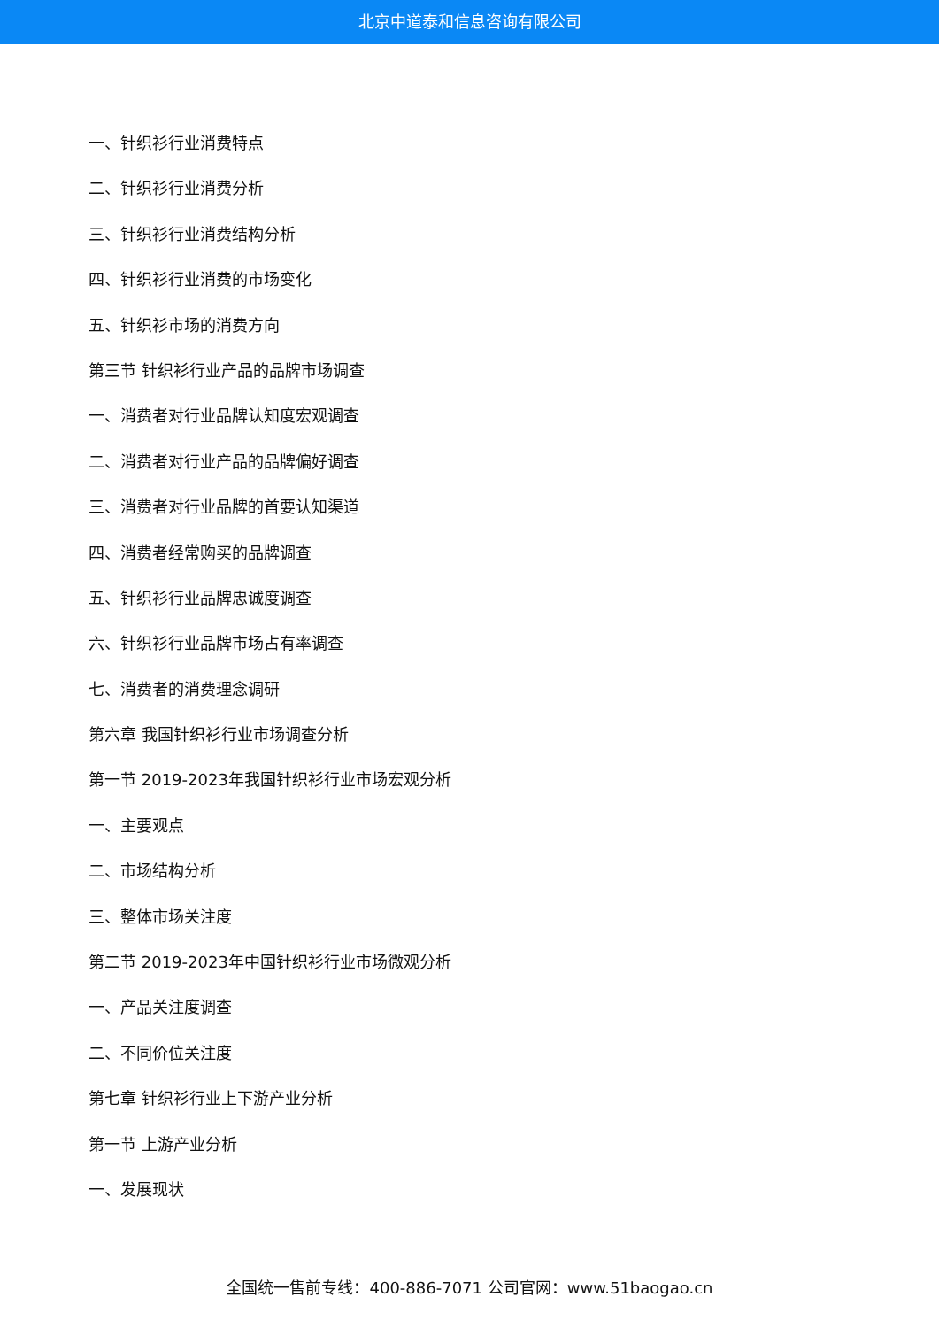北京中道泰和信息咨询有限公司
一、针织衫行业消费特点
二、针织衫行业消费分析
三、针织衫行业消费结构分析
四、针织衫行业消费的市场变化
五、针织衫市场的消费方向
第三节 针织衫行业产品的品牌市场调查
一、消费者对行业品牌认知度宏观调查
二、消费者对行业产品的品牌偏好调查
三、消费者对行业品牌的首要认知渠道
四、消费者经常购买的品牌调查
五、针织衫行业品牌忠诚度调查
六、针织衫行业品牌市场占有率调查
七、消费者的消费理念调研
第六章 我国针织衫行业市场调查分析
第一节 2019-2023年我国针织衫行业市场宏观分析
一、主要观点
二、市场结构分析
三、整体市场关注度
第二节 2019-2023年中国针织衫行业市场微观分析
一、产品关注度调查
二、不同价位关注度
第七章 针织衫行业上下游产业分析
第一节 上游产业分析
一、发展现状
全国统一售前专线：400-886-7071 公司官网：www.51baogao.cn